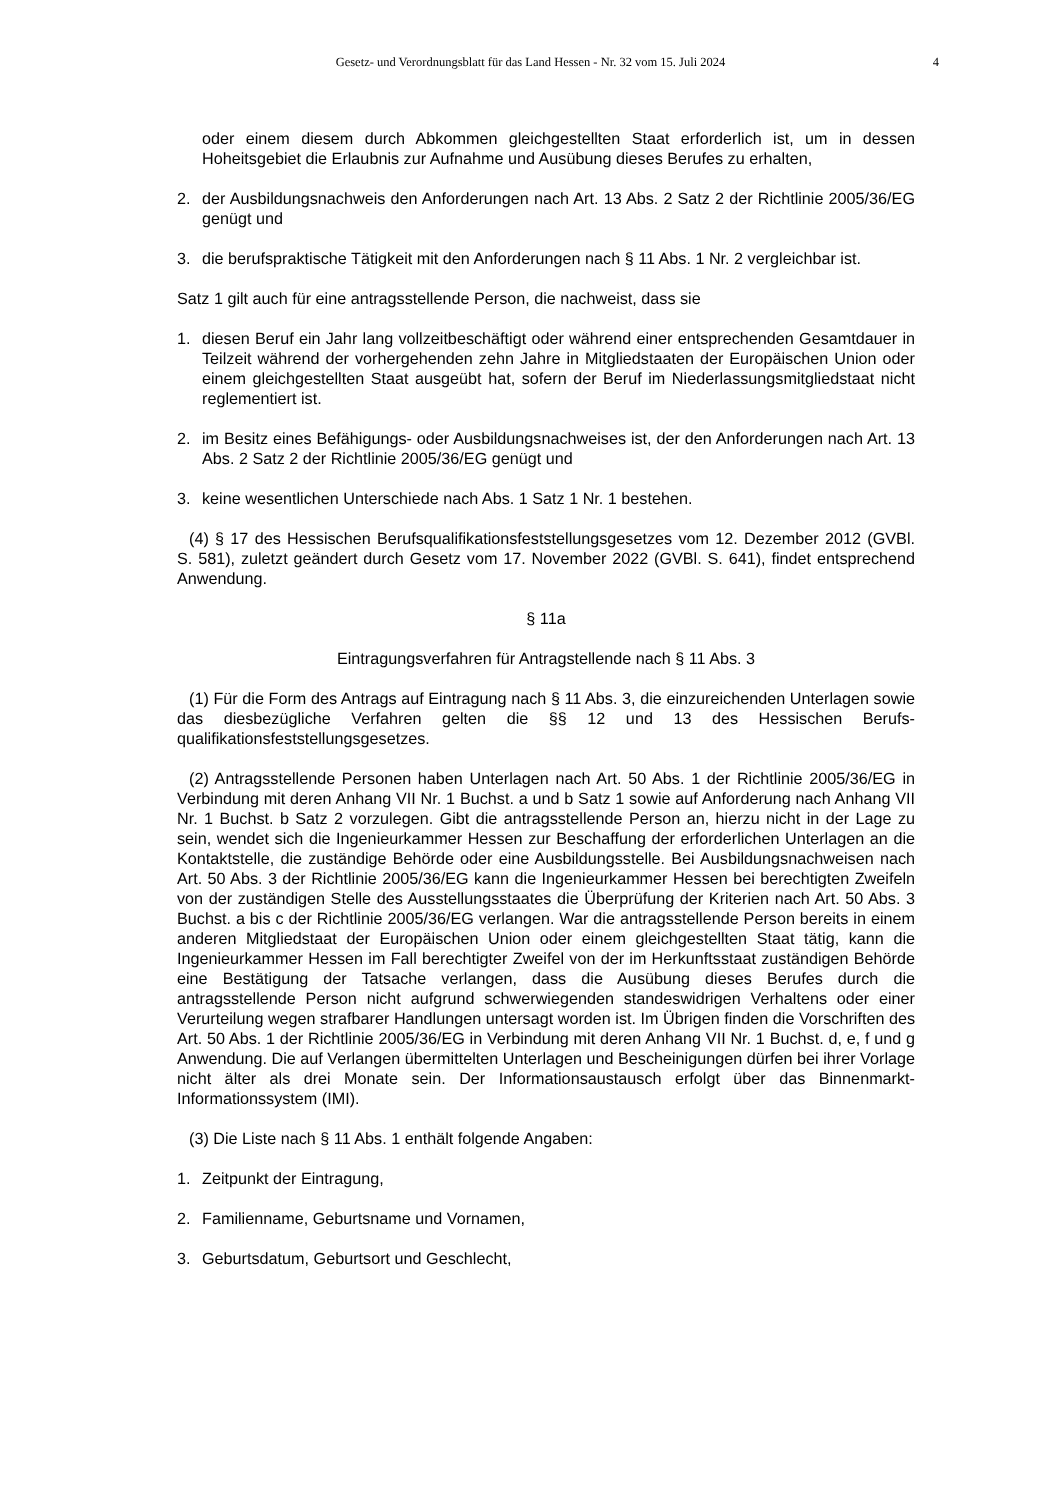Gesetz- und Verordnungsblatt für das Land Hessen - Nr. 32 vom 15. Juli 2024
4
oder einem diesem durch Abkommen gleichgestellten Staat erforderlich ist, um in dessen Hoheitsgebiet die Erlaubnis zur Aufnahme und Ausübung dieses Berufes zu erhalten,
2. der Ausbildungsnachweis den Anforderungen nach Art. 13 Abs. 2 Satz 2 der Richtlinie 2005/36/EG genügt und
3. die berufspraktische Tätigkeit mit den Anforderungen nach § 11 Abs. 1 Nr. 2 vergleichbar ist.
Satz 1 gilt auch für eine antragsstellende Person, die nachweist, dass sie
1. diesen Beruf ein Jahr lang vollzeitbeschäftigt oder während einer entsprechenden Gesamt­dauer in Teilzeit während der vorhergehenden zehn Jahre in Mitgliedstaaten der Europä­ischen Union oder einem gleichgestellten Staat ausgeübt hat, sofern der Beruf im Nieder­lassungsmitgliedstaat nicht reglementiert ist.
2. im Besitz eines Befähigungs- oder Ausbildungsnachweises ist, der den Anforderungen nach Art. 13 Abs. 2 Satz 2 der Richtlinie 2005/36/EG genügt und
3. keine wesentlichen Unterschiede nach Abs. 1 Satz 1 Nr. 1 bestehen.
(4) § 17 des Hessischen Berufsqualifikationsfeststellungsgesetzes vom 12. Dezember 2012 (GVBl. S. 581), zuletzt geändert durch Gesetz vom 17. November 2022 (GVBl. S. 641), findet entsprechend Anwendung.
§ 11a
Eintragungsverfahren für Antragstellende nach § 11 Abs. 3
(1) Für die Form des Antrags auf Eintragung nach § 11 Abs. 3, die einzureichenden Unter­lagen sowie das diesbezügliche Verfahren gelten die §§ 12 und 13 des Hessischen Berufs­qualifikationsfeststellungsgesetzes.
(2) Antragsstellende Personen haben Unterlagen nach Art. 50 Abs. 1 der Richtlinie 2005/36/EG in Verbindung mit deren Anhang VII Nr. 1 Buchst. a und b Satz 1 sowie auf An­forderung nach Anhang VII Nr. 1 Buchst. b Satz 2 vorzulegen. Gibt die antragsstellende Per­son an, hierzu nicht in der Lage zu sein, wendet sich die Ingenieurkammer Hessen zur Be­schaffung der erforderlichen Unterlagen an die Kontaktstelle, die zuständige Behörde oder eine Ausbildungsstelle. Bei Ausbildungsnachweisen nach Art. 50 Abs. 3 der Richtlinie 2005/36/EG kann die Ingenieurkammer Hessen bei berechtigten Zweifeln von der zuständi­gen Stelle des Ausstellungsstaates die Überprüfung der Kriterien nach Art. 50 Abs. 3 Buchst. a bis c der Richtlinie 2005/36/EG verlangen. War die antragsstellende Person bereits in einem anderen Mitgliedstaat der Europäischen Union oder einem gleichgestellten Staat tätig, kann die Ingenieurkammer Hessen im Fall berechtigter Zweifel von der im Herkunftsstaat zuständi­gen Behörde eine Bestätigung der Tatsache verlangen, dass die Ausübung dieses Berufes durch die antragsstellende Person nicht aufgrund schwerwiegenden standeswidrigen Verhal­tens oder einer Verurteilung wegen strafbarer Handlungen untersagt worden ist. Im Übrigen finden die Vorschriften des Art. 50 Abs. 1 der Richtlinie 2005/36/EG in Verbindung mit deren Anhang VII Nr. 1 Buchst. d, e, f und g Anwendung. Die auf Verlangen übermittelten Unterlagen und Bescheinigungen dürfen bei ihrer Vorlage nicht älter als drei Monate sein. Der Informati­onsaustausch erfolgt über das Binnenmarkt-Informationssystem (IMI).
(3) Die Liste nach § 11 Abs. 1 enthält folgende Angaben:
1. Zeitpunkt der Eintragung,
2. Familienname, Geburtsname und Vornamen,
3. Geburtsdatum, Geburtsort und Geschlecht,